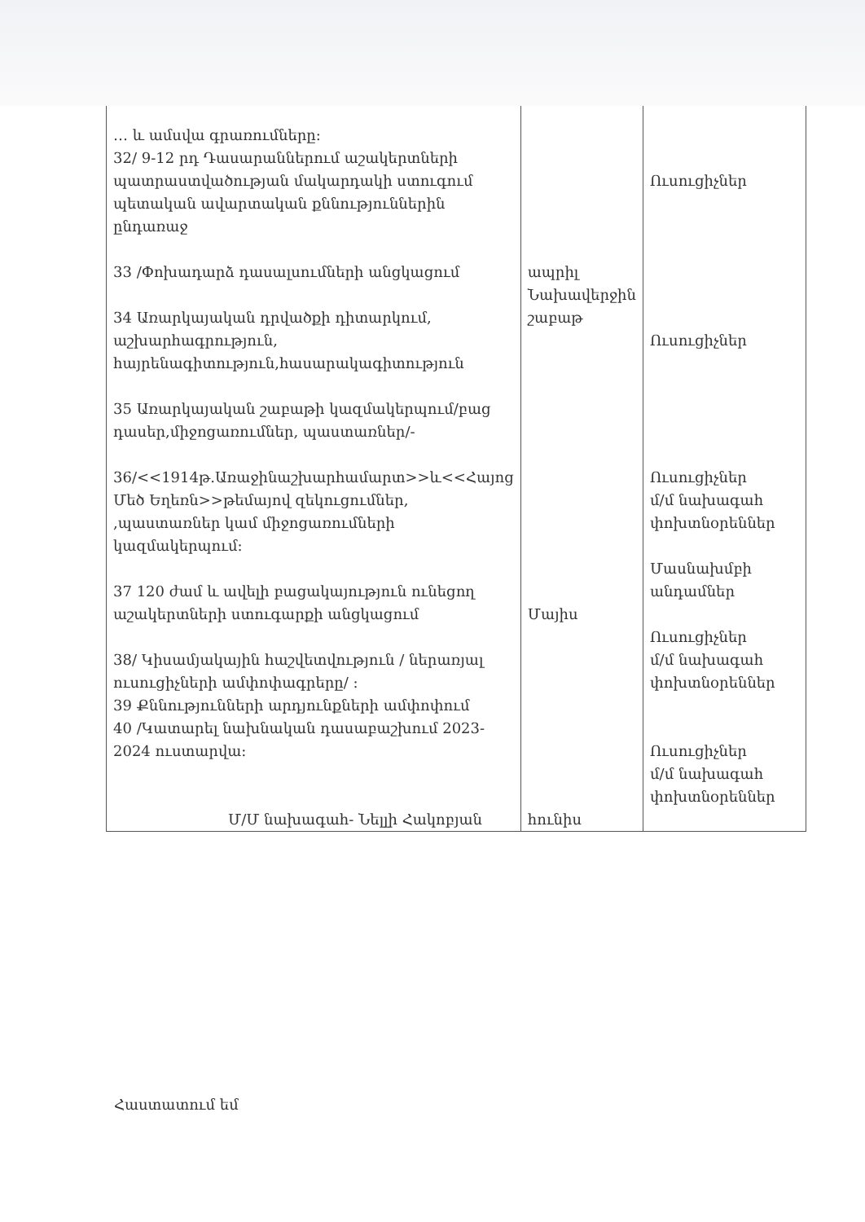| … և ամսվա գրառումները: 32/ 9-12 րդ Դասարաններում աշակերտների պատրաստվածության մակարդակի ստուգում պետական ավարտական քննություններին ընդառաջ 33 /Փոխադարձ դասալսումների անցկացում 34 Առարկայական դրվածքի դիտարկում, աշխարհագրություն, հայրենագիտություն,հասարակագիտություն 35 Առարկայական շաբաթի կազմակերպում/բաց դասեր,միջոցառումներ, պաստառներ/- 36/<<1914թ.Առաջինաշխարհամարտ>>և<<Հայոց Մեծ Եղեռն>>թեմայով զեկուցումներ, ,պաստառներ կամ միջոցառումների կազմակերպում: 37 120 ժամ և ավելի բացակայություն ունեցող աշակերտների ստուգարքի անցկացում 38/ Կիսամյակային հաշվետվություն / ներառյալ ուսուցիչների ամփոփագրերը/ : 39 Քննությունների արդյունքների ամփոփում 40 /Կատարել նախնական դասաբաշխում 2023-2024 ուստարվա: | ապրիլ Նախավերջին շաբաթ Մայիս հունիս | Ուսուցիչներ Ուսուցիչներ Ուսուցիչներ մ/մ նախագահ փոխտնօրեններ Մասնախմբի անդամներ Ուսուցիչներ մ/մ նախագահ փոխտնօրեններ Ուսուցիչներ մ/մ նախագահ փոխտնօրեններ |
Մ/Մ նախագահ- Նելլի Հակոբյան
Հաստատում եմ